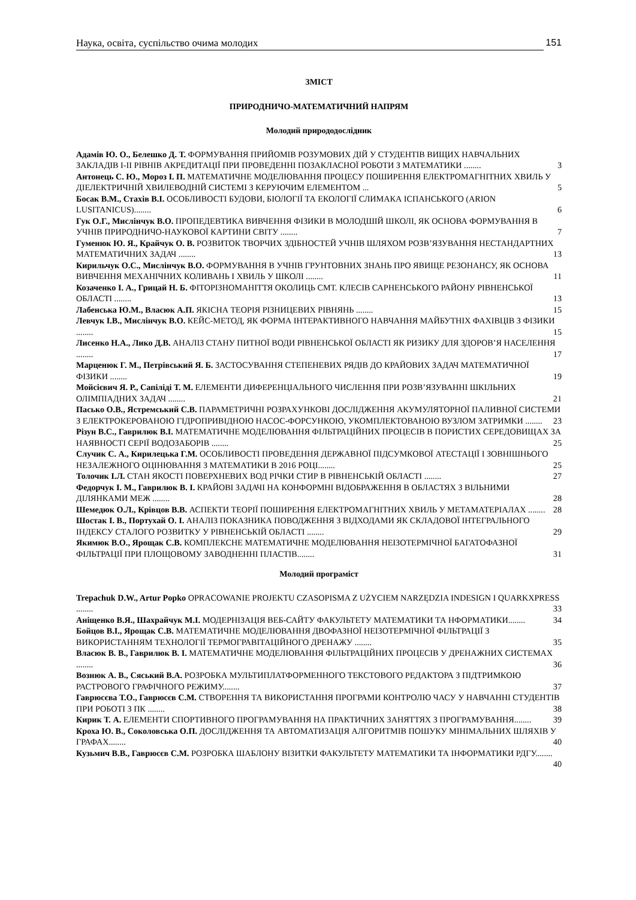Наука, освіта, суспільство очима молодих 151
ЗМІСТ
ПРИРОДНИЧО-МАТЕМАТИЧНИЙ НАПРЯМ
Молодий природодослідник
Адамів Ю. О., Белешко Д. Т. ФОРМУВАННЯ ПРИЙОМІВ РОЗУМОВИХ ДІЙ У СТУДЕНТІВ ВИЩИХ НАВЧАЛЬНИХ ЗАКЛАДІВ І-ІІ РІВНІВ АКРЕДИТАЦІЇ ПРИ ПРОВЕДЕННІ ПОЗАКЛАСНОЇ РОБОТИ З МАТЕМАТИКИ ........ 3
Антонець С. Ю., Мороз І. П. МАТЕМАТИЧНЕ МОДЕЛЮВАННЯ ПРОЦЕСУ ПОШИРЕННЯ ЕЛЕКТРОМАГНІТНИХ ХВИЛЬ У ДІЕЛЕКТРИЧНІЙ ХВИЛЕВОДНІЙ СИСТЕМІ З КЕРУЮЧИМ ЕЛЕМЕНТОМ ... 5
Босак В.М., Стахів В.І. ОСОБЛИВОСТІ БУДОВИ, БІОЛОГІЇ ТА ЕКОЛОГІЇ СЛИМАКА ІСПАНСЬКОГО (ARION LUSITANICUS)........ 6
Гук О.Г., Мислінчук В.О. ПРОПЕДЕВТИКА ВИВЧЕННЯ ФІЗИКИ В МОЛОДШІЙ ШКОЛІ, ЯК ОСНОВА ФОРМУВАННЯ В УЧНІВ ПРИРОДНИЧО-НАУКОВОЇ КАРТИНИ СВІТУ ........ 7
Гуменюк Ю. Я., Крайчук О. В. РОЗВИТОК ТВОРЧИХ ЗДІБНОСТЕЙ УЧНІВ ШЛЯХОМ РОЗВ’ЯЗУВАННЯ НЕСТАНДАРТНИХ МАТЕМАТИЧНИХ ЗАДАЧ ........ 13
Кирильчук О.С., Мислінчук В.О. ФОРМУВАННЯ В УЧНІВ ГРУНТОВНИХ ЗНАНЬ ПРО ЯВИЩЕ РЕЗОНАНСУ, ЯК ОСНОВА ВИВЧЕННЯ МЕХАНІЧНИХ КОЛИВАНЬ І ХВИЛЬ У ШКОЛІ ........ 11
Козаченко І. А., Грицай Н. Б. ФІТОРІЗНОМАНІТТЯ ОКОЛИЦЬ СМТ. КЛЕСІВ САРНЕНСЬКОГО РАЙОНУ РІВНЕНСЬКОЇ ОБЛАСТІ ........ 13
Лабенська Ю.М., Власюк А.П. ЯКІСНА ТЕОРІЯ РІЗНИЦЕВИХ РІВНЯНЬ ........ 15
Левчук І.В., Мислінчук В.О. КЕЙС-МЕТОД, ЯК ФОРМА ІНТЕРАКТИВНОГО НАВЧАННЯ МАЙБУТНІХ ФАХІВЦІВ З ФІЗИКИ ........ 15
Лисенко Н.А., Лико Д.В. АНАЛІЗ СТАНУ ПИТНОЇ ВОДИ РІВНЕНСЬКОЇ ОБЛАСТІ ЯК РИЗИКУ ДЛЯ ЗДОРОВ’Я НАСЕЛЕННЯ ........ 17
Марценюк Г. М., Петрівський Я. Б. ЗАСТОСУВАННЯ СТЕПЕНЕВИХ РЯДІВ ДО КРАЙОВИХ ЗАДАЧ МАТЕМАТИЧНОЇ ФІЗИКИ ........ 19
Мойсієвич Я. Р., Сапіліді Т. М. ЕЛЕМЕНТИ ДИФЕРЕНЦІАЛЬНОГО ЧИСЛЕННЯ ПРИ РОЗВ’ЯЗУВАННІ ШКІЛЬНИХ ОЛІМПІАДНИХ ЗАДАЧ ........ 21
Пасько О.В., Ястремський С.В. ПАРАМЕТРИЧНІ РОЗРАХУНКОВІ ДОСЛІДЖЕННЯ АКУМУЛЯТОРНОЇ ПАЛИВНОЇ СИСТЕМИ З ЕЛЕКТРОКЕРОВАНОЮ ГІДРОПРИВІДНОЮ НАСОС-ФОРСУНКОЮ, УКОМПЛЕКТОВАНОЮ ВУЗЛОМ ЗАТРИМКИ ........ 23
Різун В.С., Гаврилюк В.І. МАТЕМАТИЧНЕ МОДЕЛЮВАННЯ ФІЛЬТРАЦІЙНИХ ПРОЦЕСІВ В ПОРИСТИХ СЕРЕДОВИЩАХ ЗА НАЯВНОСТІ СЕРІЇ ВОДОЗАБОРІВ ........ 25
Случик С. А., Кирилецька Г.М. ОСОБЛИВОСТІ ПРОВЕДЕННЯ ДЕРЖАВНОЇ ПІДСУМКОВОЇ АТЕСТАЦІЇ І ЗОВНІШНЬОГО НЕЗАЛЕЖНОГО ОЦІНЮВАННЯ З МАТЕМАТИКИ В 2016 РОЦІ........ 25
Толочик І.Л. СТАН ЯКОСТІ ПОВЕРХНЕВИХ ВОД РІЧКИ СТИР В РІВНЕНСЬКІЙ ОБЛАСТІ ........ 27
Федорчук І. М., Гаврилюк В. І. КРАЙОВІ ЗАДАЧІ НА КОНФОРМНІ ВІДОБРАЖЕННЯ В ОБЛАСТЯХ З ВІЛЬНИМИ ДІЛЯНКАМИ МЕЖ ........ 28
Шемедюк О.Л., Крівцов В.В. АСПЕКТИ ТЕОРІЇ ПОШИРЕННЯ ЕЛЕКТРОМАГНІТНИХ ХВИЛЬ У МЕТАМАТЕРІАЛАХ ........ 28
Шостак І. В., Портухай О. І. АНАЛІЗ ПОКАЗНИКА ПОВОДЖЕННЯ З ВІДХОДАМИ ЯК СКЛАДОВОЇ ІНТЕГРАЛЬНОГО ІНДЕКСУ СТАЛОГО РОЗВИТКУ У РІВНЕНСЬКІЙ ОБЛАСТІ ........ 29
Якимюк В.О., Ярощак С.В. КОМПЛЕКСНЕ МАТЕМАТИЧНЕ МОДЕЛЮВАННЯ НЕІЗОТЕРМІЧНОЇ БАГАТОФАЗНОЇ ФІЛЬТРАЦІЇ ПРИ ПЛОЩОВОМУ ЗАВОДНЕННІ ПЛАСТІВ........ 31
Молодий програміст
Trepachuk D.W., Artur Popko OPRACOWANIE PROJEKTU CZASOPISMA Z UŻYCIEM NARZĘDZIA INDESIGN I QUARKXPRESS ........ 33
Аніщенко В.Я., Шахрайчук М.І. МОДЕРНІЗАЦІЯ ВЕБ-САЙТУ ФАКУЛЬТЕТУ МАТЕМАТИКИ ТА НФОРМАТИКИ........ 34
Бойцов В.І., Ярощак С.В. МАТЕМАТИЧНЕ МОДЕЛЮВАННЯ ДВОФАЗНОЇ НЕІЗОТЕРМІЧНОЇ ФІЛЬТРАЦІЇ З ВИКОРИСТАННЯМ ТЕХНОЛОГІЇ ТЕРМОГРАВІТАЦІЙНОГО ДРЕНАЖУ ........ 35
Власюк В. В., Гаврилюк В. І. МАТЕМАТИЧНЕ МОДЕЛЮВАННЯ ФІЛЬТРАЦІЙНИХ ПРОЦЕСІВ У ДРЕНАЖНИХ СИСТЕМАХ ........ 36
Вознюк А. В., Сяський В.А. РОЗРОБКА МУЛЬТИПЛАТФОРМЕННОГО ТЕКСТОВОГО РЕДАКТОРА З ПІДТРИМКОЮ РАСТРОВОГО ГРАФІЧНОГО РЕЖИМУ........ 37
Гаврюсєва Т.О., Гаврюсєв С.М. СТВОРЕННЯ ТА ВИКОРИСТАННЯ ПРОГРАМИ КОНТРОЛЮ ЧАСУ У НАВЧАННІ СТУДЕНТІВ ПРИ РОБОТІ З ПК ........ 38
Кирик Т. А. ЕЛЕМЕНТИ СПОРТИВНОГО ПРОГРАМУВАННЯ НА ПРАКТИЧНИХ ЗАНЯТТЯХ З ПРОГРАМУВАННЯ........ 39
Кроха Ю. В., Соколовська О.П. ДОСЛІДЖЕННЯ ТА АВТОМАТИЗАЦІЯ АЛГОРИТМІВ ПОШУКУ МІНІМАЛЬНИХ ШЛЯХІВ У ГРАФАХ........ 40
Кузьмич В.В., Гаврюсєв С.М. РОЗРОБКА ШАБЛОНУ ВІЗИТКИ ФАКУЛЬТЕТУ МАТЕМАТИКИ ТА ІНФОРМАТИКИ РДГУ........ 40